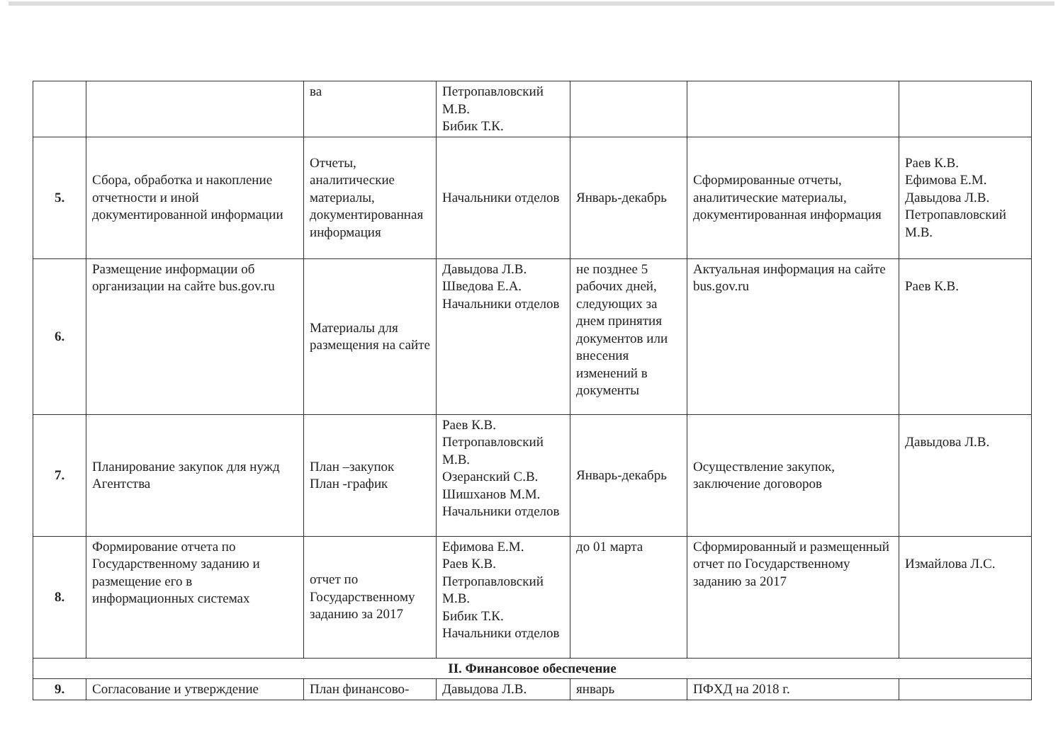| | | ва | Петропавловский М.В. Бибик Т.К. | | | |
| 5. | Сбора, обработка и накопление отчетности и иной документированной информации | Отчеты, аналитические материалы, документированная информация | Начальники отделов | Январь-декабрь | Сформированные отчеты, аналитические материалы, документированная информация | Раев К.В. Ефимова Е.М. Давыдова Л.В. Петропавловский М.В. |
| 6. | Размещение информации об организации на сайте bus.gov.ru | Материалы для размещения на сайте | Давыдова Л.В. Шведова Е.А. Начальники отделов | не позднее 5 рабочих дней, следующих за днем принятия документов или внесения изменений в документы | Актуальная информация на сайте bus.gov.ru | Раев К.В. |
| 7. | Планирование закупок для нужд Агентства | План –закупок План -график | Раев К.В. Петропавловский М.В. Озеранский С.В. Шишханов М.М. Начальники отделов | Январь-декабрь | Осуществление закупок, заключение договоров | Давыдова Л.В. |
| 8. | Формирование отчета по Государственному заданию и размещение его в информационных системах | отчет по Государственному заданию за 2017 | Ефимова Е.М. Раев К.В. Петропавловский М.В. Бибик Т.К. Начальники отделов | до 01 марта | Сформированный и размещенный отчет по Государственному заданию за 2017 | Измайлова Л.С. |
| II. Финансовое обеспечение | | | | | | |
| 9. | Согласование и утверждение | План финансово- | Давыдова Л.В. | январь | ПФХД на 2018 г. | |